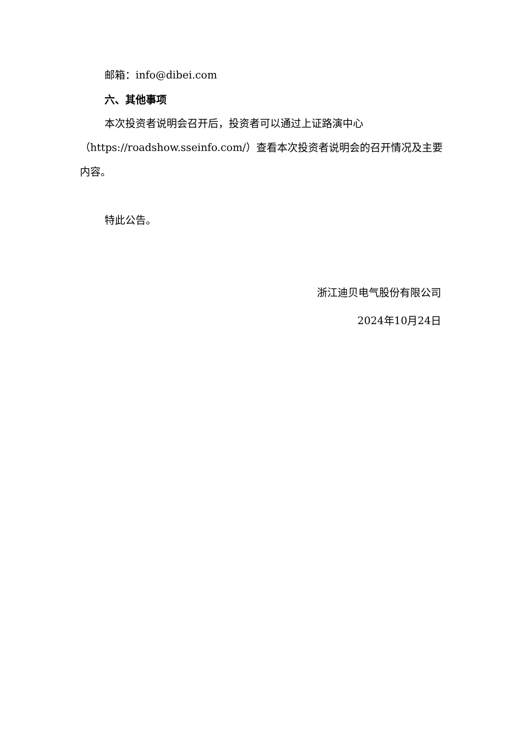邮箱：info@dibei.com
六、其他事项
本次投资者说明会召开后，投资者可以通过上证路演中心（https://roadshow.sseinfo.com/）查看本次投资者说明会的召开情况及主要内容。
特此公告。
浙江迪贝电气股份有限公司
2024年10月24日